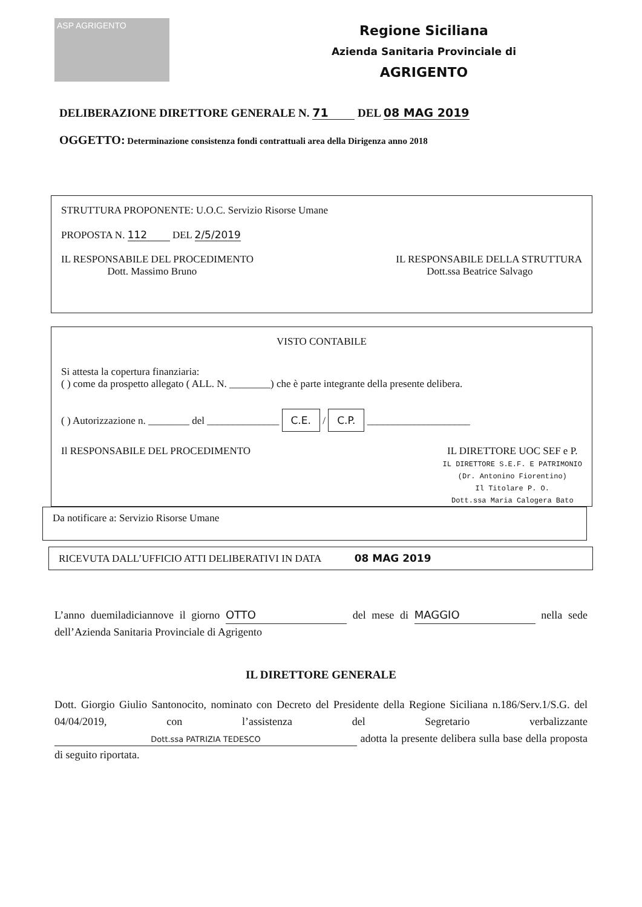ASP AGRIGENTO
Regione Siciliana
Azienda Sanitaria Provinciale di
AGRIGENTO
DELIBERAZIONE DIRETTORE GENERALE N. 71 DEL 08 MAG 2019
OGGETTO: Determinazione consistenza fondi contrattuali area della Dirigenza anno 2018
STRUTTURA PROPONENTE: U.O.C. Servizio Risorse Umane
PROPOSTA N. 112 DEL 2/5/2019
IL RESPONSABILE DEL PROCEDIMENTO
Dott. Massimo Bruno
IL RESPONSABILE DELLA STRUTTURA
Dott.ssa Beatrice Salvago
VISTO CONTABILE
Si attesta la copertura finanziaria:
( ) come da prospetto allegato ( ALL. N. ________) che è parte integrante della presente delibera.
( ) Autorizzazione n. ________ del ______________ C.E. / C.P. ____________________
Il RESPONSABILE DEL PROCEDIMENTO
IL DIRETTORE UOC SEF e P.
IL DIRETTORE S.E.F. E PATRIMONIO
(Dr. Antonino Fiorentino)
Il Titolare P. O.
Dott.ssa Maria Calogera Bato
Da notificare a: Servizio Risorse Umane
RICEVUTA DALL’UFFICIO ATTI DELIBERATIVI IN DATA 08 MAG 2019
L’anno duemiladiciannove il giorno OTTO del mese di MAGGIO nella sede dell’Azienda Sanitaria Provinciale di Agrigento
IL DIRETTORE GENERALE
Dott. Giorgio Giulio Santonocito, nominato con Decreto del Presidente della Regione Siciliana n.186/Serv.1/S.G. del 04/04/2019, con l’assistenza del Segretario verbalizzante Dott.ssa PATRIZIA TEDESCO adotta la presente delibera sulla base della proposta di seguito riportata.